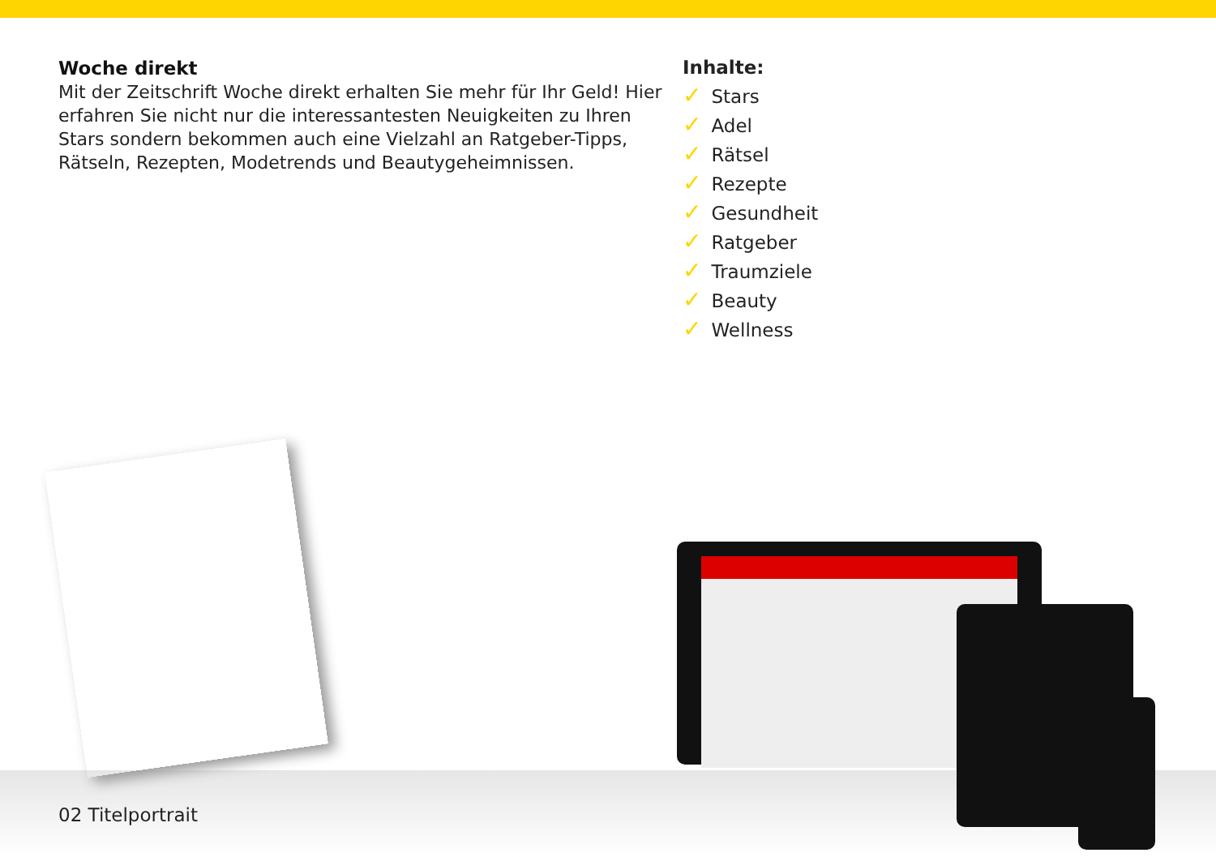Woche direkt
Mit der Zeitschrift Woche direkt erhalten Sie mehr für Ihr Geld! Hier erfahren Sie nicht nur die interessantesten Neuigkeiten zu Ihren Stars sondern bekommen auch eine Vielzahl an Ratgeber-Tipps, Rätseln, Rezepten, Modetrends und Beautygeheimnissen.
Inhalte:
✓ Stars
✓ Adel
✓ Rätsel
✓ Rezepte
✓ Gesundheit
✓ Ratgeber
✓ Traumziele
✓ Beauty
✓ Wellness
02 Titelportrait